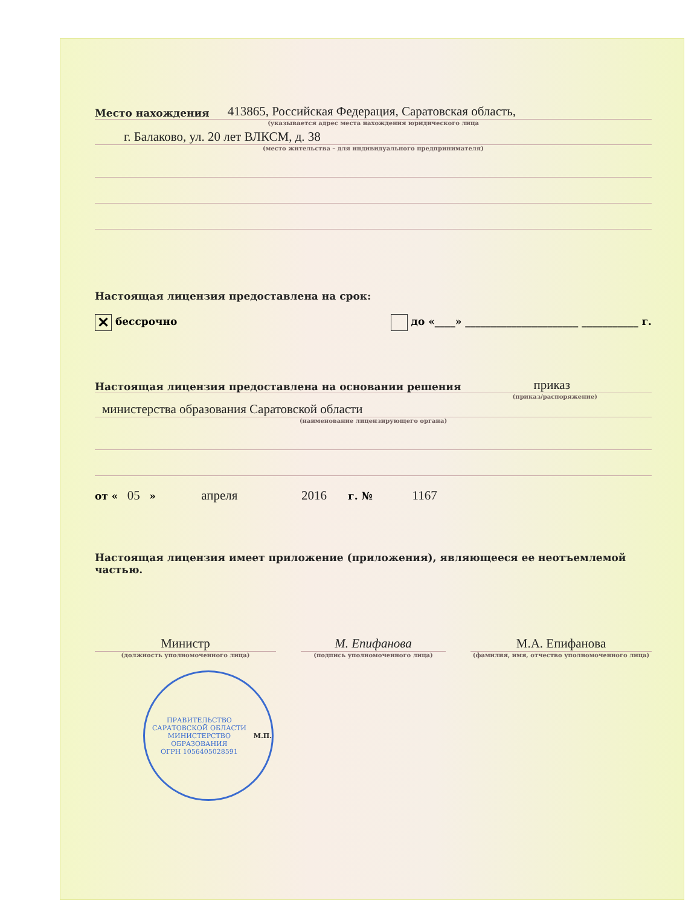Место нахождения 413865, Российская Федерация, Саратовская область,
(указывается адрес места нахождения юридического лица
г. Балаково, ул. 20 лет ВЛКСМ, д. 38
(место жительства – для индивидуального предпринимателя)
Настоящая лицензия предоставлена на срок:
✕ бессрочно до «____» ______________________ ___________ г.
Настоящая лицензия предоставлена на основании решения приказ
(приказ/распоряжение)
министерства образования Саратовской области
(наименование лицензирующего органа)
от « 05 » апреля 2016 г. № 1167
Настоящая лицензия имеет приложение (приложения), являющееся ее неотъемлемой частью.
Министр
(должность уполномоченного лица)
М. Епифанова
(подпись уполномоченного лица)
М.А. Епифанова
(фамилия, имя, отчество уполномоченного лица)
ПРАВИТЕЛЬСТВО САРАТОВСКОЙ ОБЛАСТИ
МИНИСТЕРСТВО ОБРАЗОВАНИЯ
ОГРН 1056405028591
М.П.